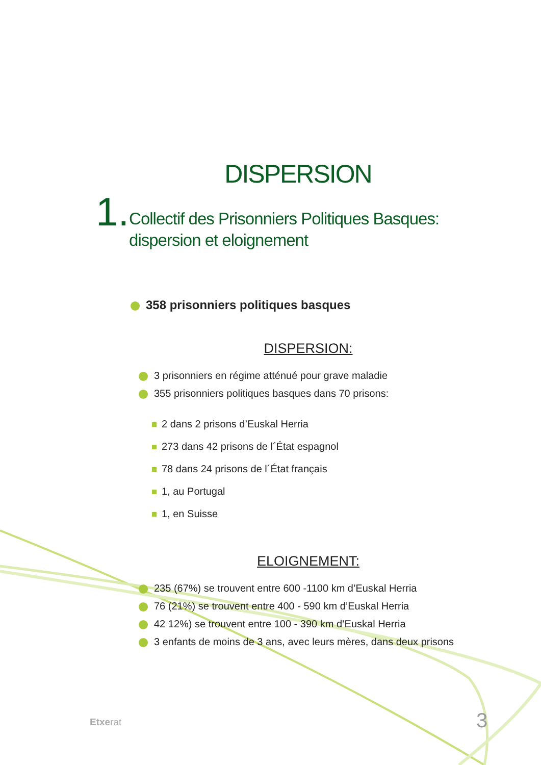DISPERSION
1. Collectif des Prisonniers Politiques Basques:
dispersion et eloignement
358 prisonniers politiques basques
DISPERSION:
3 prisonniers en régime atténué pour grave maladie
355 prisonniers politiques basques dans 70 prisons:
2 dans 2 prisons d’Euskal Herria
273 dans 42 prisons de l´État espagnol
78 dans 24 prisons de l´État français
1, au Portugal
1, en Suisse
ELOIGNEMENT:
235 (67%) se trouvent entre 600 -1100 km d’Euskal Herria
76 (21%) se trouvent entre 400 - 590 km d’Euskal Herria
42 12%) se trouvent entre 100 - 390 km d’Euskal Herria
3 enfants de moins de 3 ans, avec leurs mères, dans deux prisons
Etxerat 3